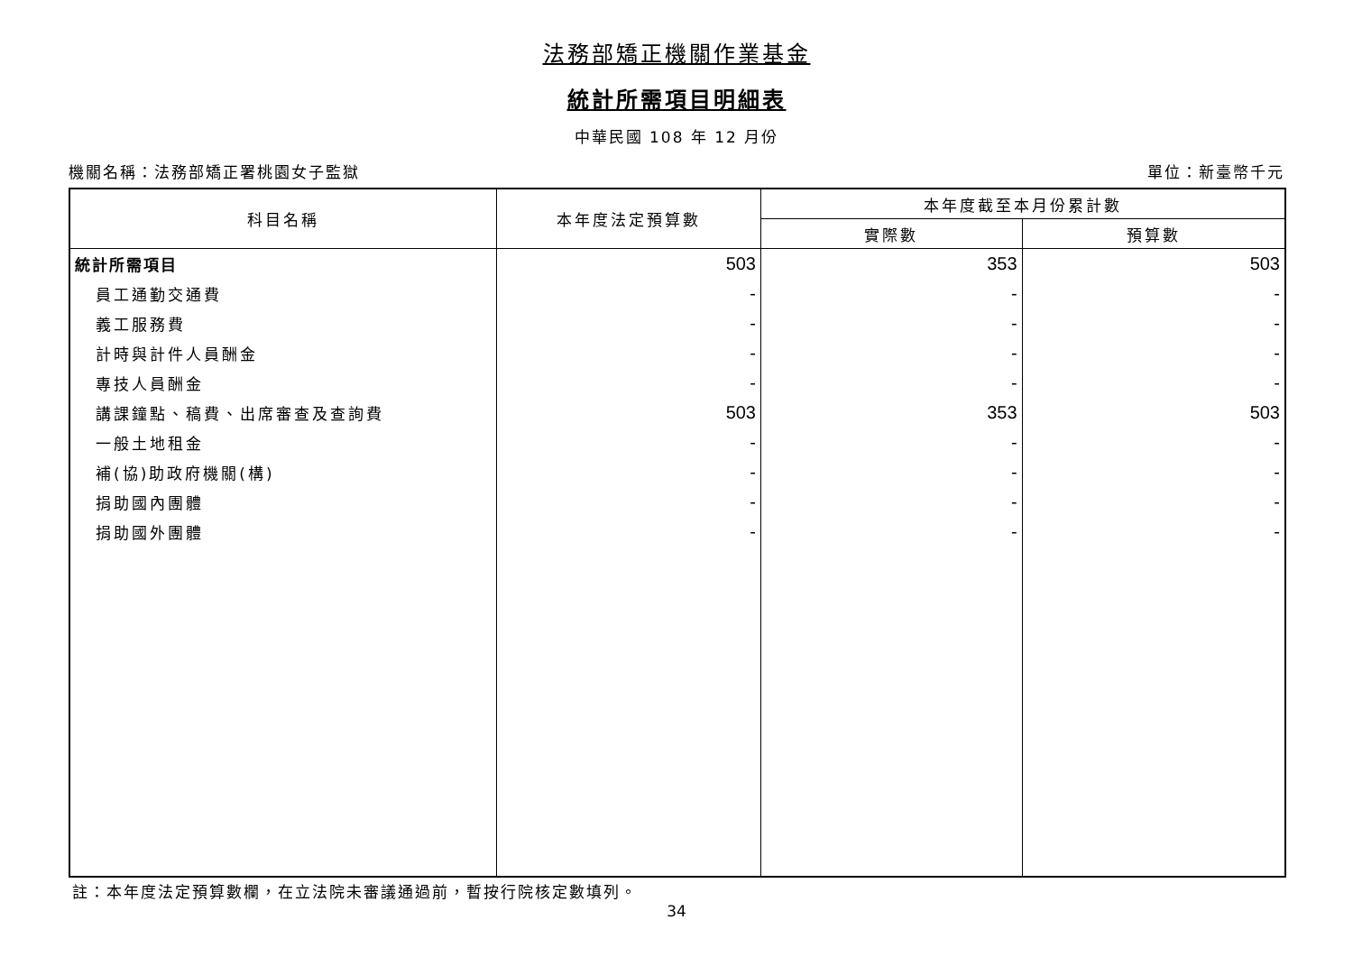法務部矯正機關作業基金
統計所需項目明細表
中華民國 108 年 12 月份
機關名稱：法務部矯正署桃園女子監獄 單位：新臺幣千元
| 科目名稱 | 本年度法定預算數 | 本年度截至本月份累計數 | |
| --- | --- | --- | --- |
| | | 實際數 | 預算數 |
| 統計所需項目 | 503 | 353 | 503 |
| 員工通勤交通費 | - | - | - |
| 義工服務費 | - | - | - |
| 計時與計件人員酬金 | - | - | - |
| 專技人員酬金 | - | - | - |
| 講課鐘點、稿費、出席審查及查詢費 | 503 | 353 | 503 |
| 一般土地租金 | - | - | - |
| 補(協)助政府機關(構) | - | - | - |
| 捐助國內團體 | - | - | - |
| 捐助國外團體 | - | - | - |
註：本年度法定預算數欄，在立法院未審議通過前，暫按行院核定數填列。
34